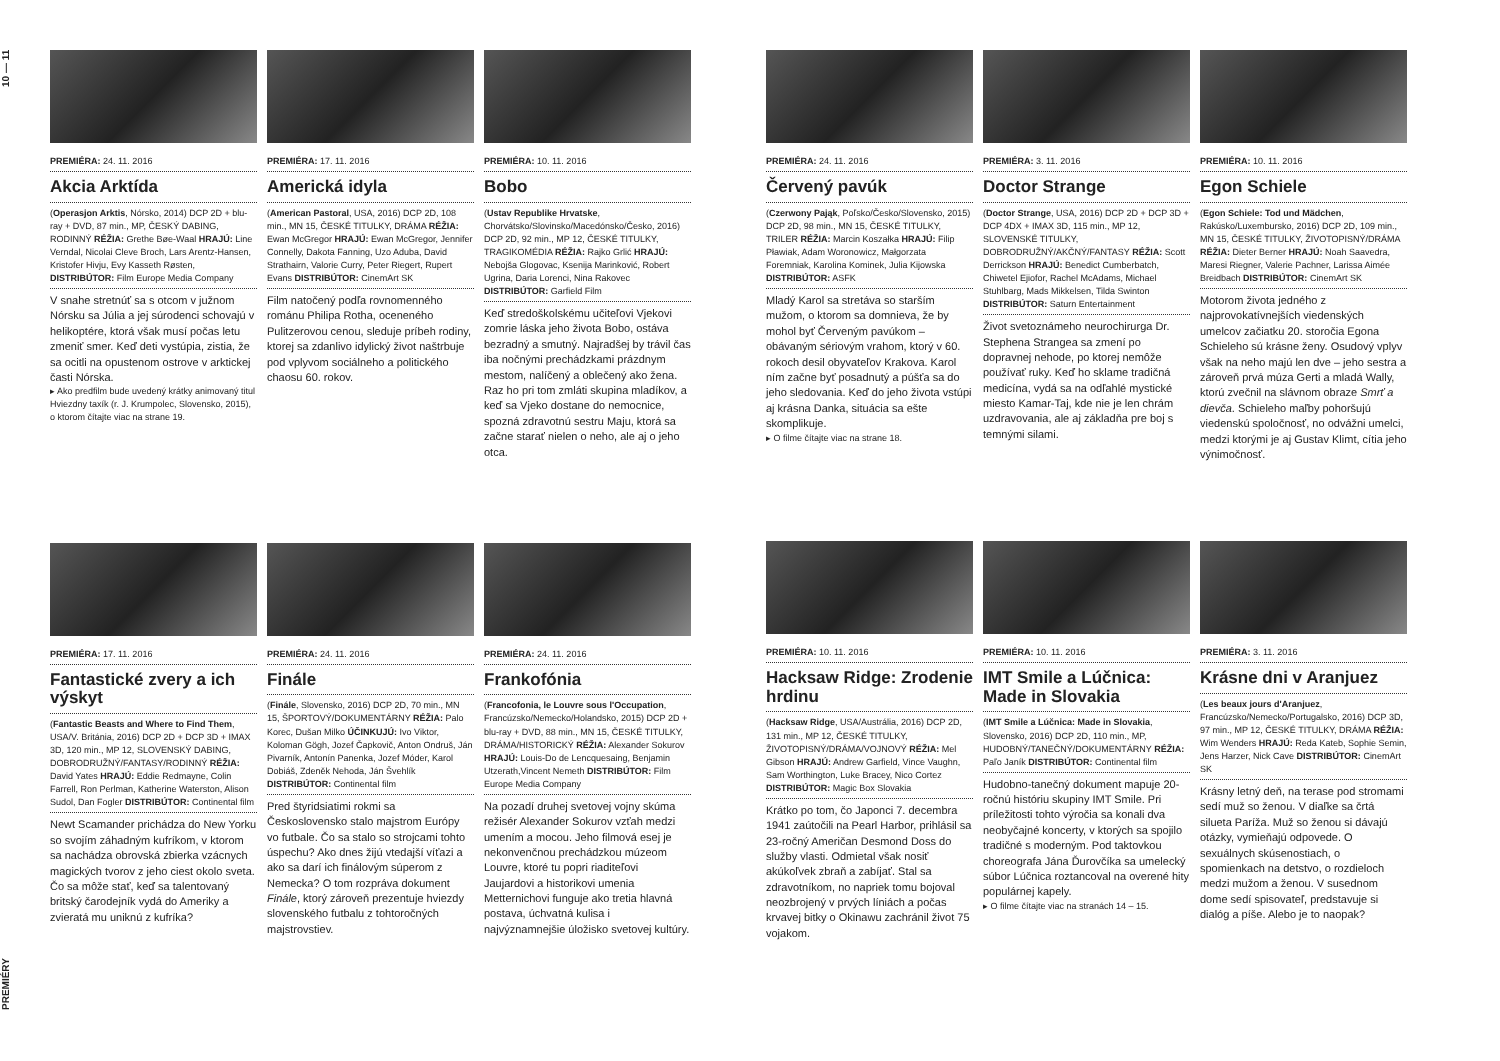PREMIÉRY 10 — 11
PREMIÉRA: 24. 11. 2016
Akcia Arktída
(Operasjon Arktis, Nórsko, 2014) DCP 2D + blu-ray + DVD, 87 min., MP, ČESKÝ DABING, RODINNÝ RÉŽIA: Grethe Bøe-Waal HRAJÚ: Line Verndal, Nicolai Cleve Broch, Lars Arentz-Hansen, Kristofer Hivju, Evy Kasseth Røsten, DISTRIBÚTOR: Film Europe Media Company
V snahe stretnúť sa s otcom v južnom Nórsku sa Júlia a jej súrodenci schovajú v helikoptére, ktorá však musí počas letu zmeniť smer. Keď deti vystúpia, zistia, že sa ocitli na opustenom ostrove v arktickej časti Nórska.
▸ Ako predfilm bude uvedený krátky animovaný titul Hviezdny taxík (r. J. Krumpolec, Slovensko, 2015), o ktorom čítajte viac na strane 19.
PREMIÉRA: 17. 11. 2016
Americká idyla
(American Pastoral, USA, 2016) DCP 2D, 108 min., MN 15, ČESKÉ TITULKY, DRÁMA RÉŽIA: Ewan McGregor HRAJÚ: Ewan McGregor, Jennifer Connelly, Dakota Fanning, Uzo Aduba, David Strathairn, Valorie Curry, Peter Riegert, Rupert Evans DISTRIBÚTOR: CinemArt SK
Film natočený podľa rovnomenného románu Philipa Rotha, oceneného Pulitzerovou cenou, sleduje príbeh rodiny, ktorej sa zdanlivo idylický život naštrbuje pod vplyvom sociálneho a politického chaosu 60. rokov.
PREMIÉRA: 10. 11. 2016
Bobo
(Ustav Republike Hrvatske, Chorvátsko/Slovinsko/Macedónsko/Česko, 2016) DCP 2D, 92 min., MP 12, ČESKÉ TITULKY, TRAGIKOMÉDIA RÉŽIA: Rajko Grlić HRAJÚ: Nebojša Glogovac, Ksenija Marinković, Robert Ugrina, Daria Lorenci, Nina Rakovec DISTRIBÚTOR: Garfield Film
Keď stredoškolskému učiteľovi Vjekovi zomrie láska jeho života Bobo, ostáva bezradný a smutný. Najradšej by trávil čas iba nočnými prechádzkami prázdnym mestom, nalíčený a oblečený ako žena. Raz ho pri tom zmláti skupina mladíkov, a keď sa Vjeko dostane do nemocnice, spozná zdravotnú sestru Maju, ktorá sa začne starať nielen o neho, ale aj o jeho otca.
PREMIÉRA: 17. 11. 2016
Fantastické zvery a ich výskyt
(Fantastic Beasts and Where to Find Them, USA/V. Británia, 2016) DCP 2D + DCP 3D + IMAX 3D, 120 min., MP 12, SLOVENSKÝ DABING, DOBRODRUŽNÝ/FANTASY/RODINNÝ RÉŽIA: David Yates HRAJÚ: Eddie Redmayne, Colin Farrell, Ron Perlman, Katherine Waterston, Alison Sudol, Dan Fogler DISTRIBÚTOR: Continental film
Newt Scamander prichádza do New Yorku so svojím záhadným kufríkom, v ktorom sa nachádza obrovská zbierka vzácnych magických tvorov z jeho ciest okolo sveta. Čo sa môže stať, keď sa talentovaný britský čarodejník vydá do Ameriky a zvieratá mu uniknú z kufríka?
PREMIÉRA: 24. 11. 2016
Finále
(Finále, Slovensko, 2016) DCP 2D, 70 min., MN 15, ŠPORTOVÝ/DOKUMENTÁRNY RÉŽIA: Palo Korec, Dušan Milko ÚČINKUJÚ: Ivo Viktor, Koloman Gögh, Jozef Čapkovič, Anton Ondruš, Ján Pivarník, Antonín Panenka, Jozef Móder, Karol Dobiáš, Zdeněk Nehoda, Ján Švehlík DISTRIBÚTOR: Continental film
Pred štyridsiatimi rokmi sa Československo stalo majstrom Európy vo futbale. Čo sa stalo so strojcami tohto úspechu? Ako dnes žijú vtedajší víťazi a ako sa darí ich finálovým súperom z Nemecka? O tom rozpráva dokument Finále, ktorý zároveň prezentuje hviezdy slovenského futbalu z tohtoročných majstrovstiev.
PREMIÉRA: 24. 11. 2016
Frankofónia
(Francofonia, le Louvre sous l'Occupation, Francúzsko/Nemecko/Holandsko, 2015) DCP 2D + blu-ray + DVD, 88 min., MN 15, ČESKÉ TITULKY, DRÁMA/HISTORICKÝ RÉŽIA: Alexander Sokurov HRAJÚ: Louis-Do de Lencquesaing, Benjamin Utzerath,Vincent Nemeth DISTRIBÚTOR: Film Europe Media Company
Na pozadí druhej svetovej vojny skúma režisér Alexander Sokurov vzťah medzi umením a mocou. Jeho filmová esej je nekonvenčnou prechádzkou múzeom Louvre, ktoré tu popri riaditeľovi Jaujardovi a historikovi umenia Metternichovi funguje ako tretia hlavná postava, úchvatná kulisa i najvýznamnejšie úložisko svetovej kultúry.
PREMIÉRA: 24. 11. 2016
Červený pavúk
(Czerwony Pająk, Poľsko/Česko/Slovensko, 2015) DCP 2D, 98 min., MN 15, ČESKÉ TITULKY, TRILER RÉŽIA: Marcin Koszałka HRAJÚ: Filip Pławiak, Adam Woronowicz, Małgorzata Foremniak, Karolina Kominek, Julia Kijowska DISTRIBÚTOR: ASFK
Mladý Karol sa stretáva so starším mužom, o ktorom sa domnieva, že by mohol byť Červeným pavúkom – obávaným sériovým vrahom, ktorý v 60. rokoch desil obyvateľov Krakova. Karol ním začne byť posadnutý a púšťa sa do jeho sledovania. Keď do jeho života vstúpi aj krásna Danka, situácia sa ešte skomplikuje.
▸ O filme čítajte viac na strane 18.
PREMIÉRA: 3. 11. 2016
Doctor Strange
(Doctor Strange, USA, 2016) DCP 2D + DCP 3D + DCP 4DX + IMAX 3D, 115 min., MP 12, SLOVENSKÉ TITULKY, DOBRODRUŽNÝ/AKČNÝ/FANTASY RÉŽIA: Scott Derrickson HRAJÚ: Benedict Cumberbatch, Chiwetel Ejiofor, Rachel McAdams, Michael Stuhlbarg, Mads Mikkelsen, Tilda Swinton DISTRIBÚTOR: Saturn Entertainment
Život svetoznámeho neurochirurga Dr. Stephena Strangea sa zmení po dopravnej nehode, po ktorej nemôže používať ruky. Keď ho sklame tradičná medicína, vydá sa na odľahlé mystické miesto Kamar-Taj, kde nie je len chrám uzdravovania, ale aj základňa pre boj s temnými silami.
PREMIÉRA: 10. 11. 2016
Egon Schiele
(Egon Schiele: Tod und Mädchen, Rakúsko/Luxembursko, 2016) DCP 2D, 109 min., MN 15, ČESKÉ TITULKY, ŽIVOTOPISNÝ/DRÁMA RÉŽIA: Dieter Berner HRAJÚ: Noah Saavedra, Maresi Riegner, Valerie Pachner, Larissa Aimée Breidbach DISTRIBÚTOR: CinemArt SK
Motorom života jedného z najprovokatívnejších viedenských umelcov začiatku 20. storočia Egona Schieleho sú krásne ženy. Osudový vplyv však na neho majú len dve – jeho sestra a zároveň prvá múza Gerti a mladá Wally, ktorú zvečnil na slávnom obraze Smrť a dievča. Schieleho maľby pohoršujú viedenskú spoločnosť, no odvážni umelci, medzi ktorými je aj Gustav Klimt, cítia jeho výnimočnosť.
PREMIÉRA: 10. 11. 2016
Hacksaw Ridge: Zrodenie hrdinu
(Hacksaw Ridge, USA/Austrália, 2016) DCP 2D, 131 min., MP 12, ČESKÉ TITULKY, ŽIVOTOPISNÝ/DRÁMA/VOJNOVÝ RÉŽIA: Mel Gibson HRAJÚ: Andrew Garfield, Vince Vaughn, Sam Worthington, Luke Bracey, Nico Cortez DISTRIBÚTOR: Magic Box Slovakia
Krátko po tom, čo Japonci 7. decembra 1941 zaútočili na Pearl Harbor, prihlásil sa 23-ročný Američan Desmond Doss do služby vlasti. Odmietal však nosiť akúkoľvek zbraň a zabíjať. Stal sa zdravotníkom, no napriek tomu bojoval neozbrojený v prvých líniách a počas krvavej bitky o Okinawu zachránil život 75 vojakom.
PREMIÉRA: 10. 11. 2016
IMT Smile a Lúčnica: Made in Slovakia
(IMT Smile a Lúčnica: Made in Slovakia, Slovensko, 2016) DCP 2D, 110 min., MP, HUDOBNÝ/TANEČNÝ/DOKUMENTÁRNY RÉŽIA: Paľo Janík DISTRIBÚTOR: Continental film
Hudobno-tanečný dokument mapuje 20-ročnú históriu skupiny IMT Smile. Pri príležitosti tohto výročia sa konali dva neobyčajné koncerty, v ktorých sa spojilo tradičné s moderným. Pod taktovkou choreografa Jána Ďurovčíka sa umelecký súbor Lúčnica roztancoval na overené hity populárnej kapely.
▸ O filme čítajte viac na stranách 14 – 15.
PREMIÉRA: 3. 11. 2016
Krásne dni v Aranjuez
(Les beaux jours d'Aranjuez, Francúzsko/Nemecko/Portugalsko, 2016) DCP 3D, 97 min., MP 12, ČESKÉ TITULKY, DRÁMA RÉŽIA: Wim Wenders HRAJÚ: Reda Kateb, Sophie Semin, Jens Harzer, Nick Cave DISTRIBÚTOR: CinemArt SK
Krásny letný deň, na terase pod stromami sedí muž so ženou. V diaľke sa črtá silueta Paríža. Muž so ženou si dávajú otázky, vymieňajú odpovede. O sexuálnych skúsenostiach, o spomienkach na detstvo, o rozdieloch medzi mužom a ženou. V susednom dome sedí spisovateľ, predstavuje si dialóg a píše. Alebo je to naopak?